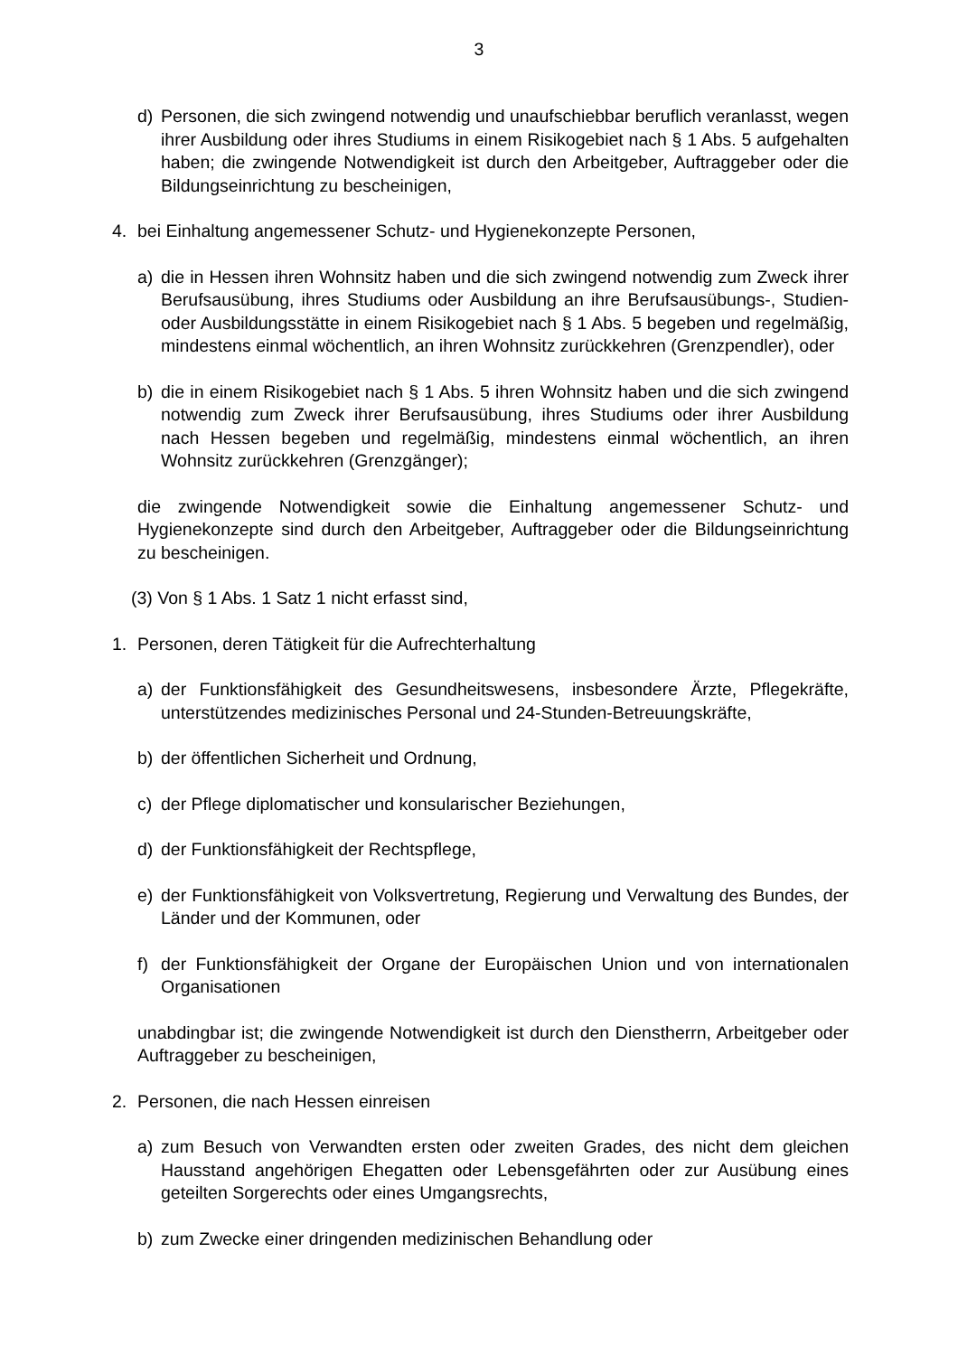3
d) Personen, die sich zwingend notwendig und unaufschiebbar beruflich veranlasst, wegen ihrer Ausbildung oder ihres Studiums in einem Risikogebiet nach § 1 Abs. 5 aufgehalten haben; die zwingende Notwendigkeit ist durch den Arbeitgeber, Auftraggeber oder die Bildungseinrichtung zu bescheinigen,
4. bei Einhaltung angemessener Schutz- und Hygienekonzepte Personen,
a) die in Hessen ihren Wohnsitz haben und die sich zwingend notwendig zum Zweck ihrer Berufsausübung, ihres Studiums oder Ausbildung an ihre Berufsausübungs-, Studien- oder Ausbildungsstätte in einem Risikogebiet nach § 1 Abs. 5 begeben und regelmäßig, mindestens einmal wöchentlich, an ihren Wohnsitz zurückkehren (Grenzpendler), oder
b) die in einem Risikogebiet nach § 1 Abs. 5 ihren Wohnsitz haben und die sich zwingend notwendig zum Zweck ihrer Berufsausübung, ihres Studiums oder ihrer Ausbildung nach Hessen begeben und regelmäßig, mindestens einmal wöchentlich, an ihren Wohnsitz zurückkehren (Grenzgänger);
die zwingende Notwendigkeit sowie die Einhaltung angemessener Schutz- und Hygienekonzepte sind durch den Arbeitgeber, Auftraggeber oder die Bildungseinrichtung zu bescheinigen.
(3) Von § 1 Abs. 1 Satz 1 nicht erfasst sind,
1. Personen, deren Tätigkeit für die Aufrechterhaltung
a) der Funktionsfähigkeit des Gesundheitswesens, insbesondere Ärzte, Pflegekräfte, unterstützendes medizinisches Personal und 24-Stunden-Betreuungskräfte,
b) der öffentlichen Sicherheit und Ordnung,
c) der Pflege diplomatischer und konsularischer Beziehungen,
d) der Funktionsfähigkeit der Rechtspflege,
e) der Funktionsfähigkeit von Volksvertretung, Regierung und Verwaltung des Bundes, der Länder und der Kommunen, oder
f) der Funktionsfähigkeit der Organe der Europäischen Union und von internationalen Organisationen
unabdingbar ist; die zwingende Notwendigkeit ist durch den Dienstherrn, Arbeitgeber oder Auftraggeber zu bescheinigen,
2. Personen, die nach Hessen einreisen
a) zum Besuch von Verwandten ersten oder zweiten Grades, des nicht dem gleichen Hausstand angehörigen Ehegatten oder Lebensgefährten oder zur Ausübung eines geteilten Sorgerechts oder eines Umgangsrechts,
b) zum Zwecke einer dringenden medizinischen Behandlung oder